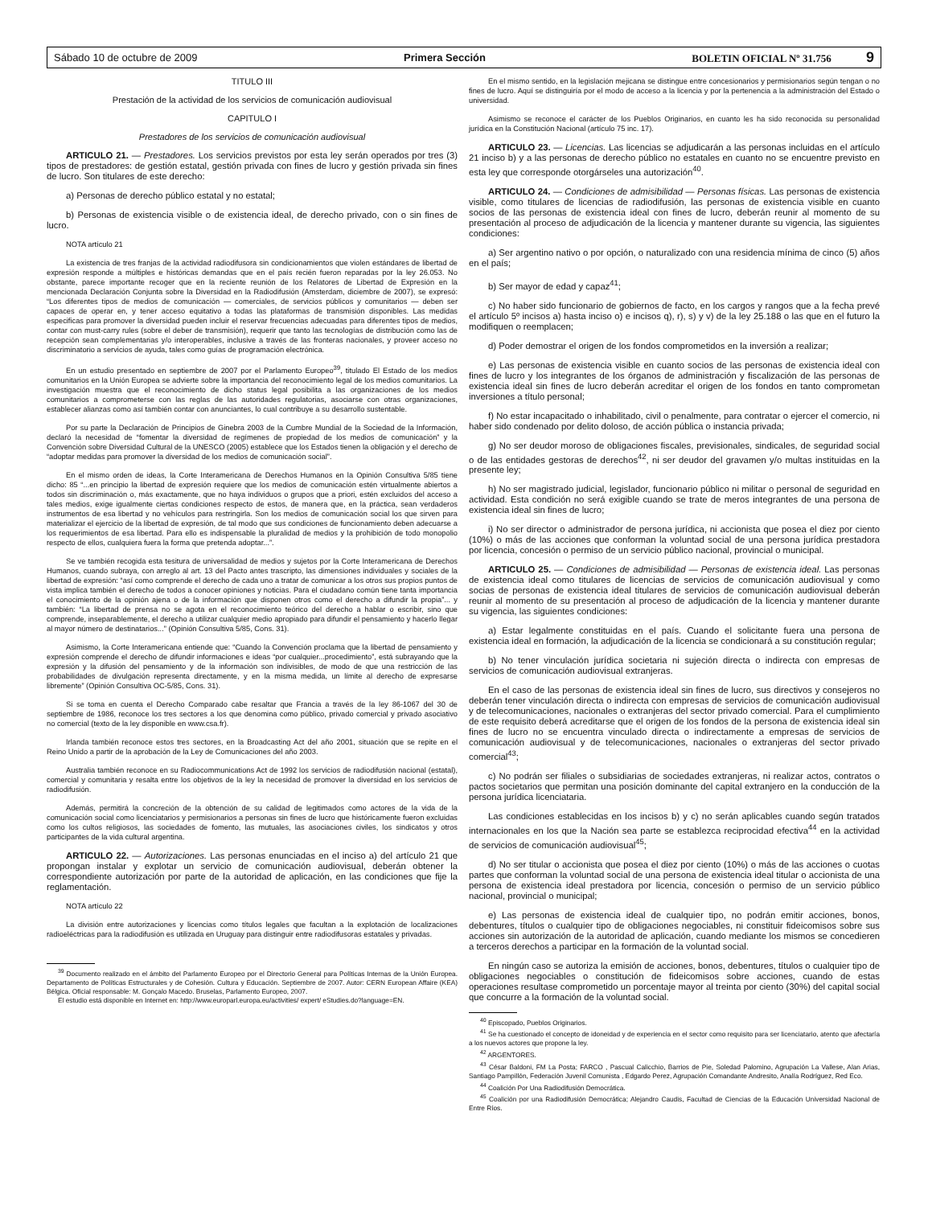Sábado 10 de octubre de 2009 Primera Sección BOLETIN OFICIAL Nº 31.756 9
TITULO III
Prestación de la actividad de los servicios de comunicación audiovisual
CAPITULO I
Prestadores de los servicios de comunicación audiovisual
ARTICULO 21. — Prestadores. Los servicios previstos por esta ley serán operados por tres (3) tipos de prestadores: de gestión estatal, gestión privada con fines de lucro y gestión privada sin fines de lucro. Son titulares de este derecho:
a) Personas de derecho público estatal y no estatal;
b) Personas de existencia visible o de existencia ideal, de derecho privado, con o sin fines de lucro.
NOTA artículo 21
La existencia de tres franjas de la actividad radiodifusora sin condicionamientos que violen estándares de libertad de expresión responde a múltiples e históricas demandas que en el país recién fueron reparadas por la ley 26.053. No obstante, parece importante recoger que en la reciente reunión de los Relatores de Libertad de Expresión en la mencionada Declaración Conjunta sobre la Diversidad en la Radiodifusión (Amsterdam, diciembre de 2007), se expresó: “Los diferentes tipos de medios de comunicación — comerciales, de servicios públicos y comunitarios — deben ser capaces de operar en, y tener acceso equitativo a todas las plataformas de transmisión disponibles. Las medidas especificas para promover la diversidad pueden incluir el reservar frecuencias adecuadas para diferentes tipos de medios, contar con must-carry rules (sobre el deber de transmisión), requerir que tanto las tecnologías de distribución como las de recepción sean complementarias y/o interoperables, inclusive a través de las fronteras nacionales, y proveer acceso no discriminatorio a servicios de ayuda, tales como guías de programación electrónica.
En un estudio presentado en septiembre de 2007 por el Parlamento Europeo<sup>39</sup>, titulado El Estado de los medios comunitarios en la Unión Europea se advierte sobre la importancia del reconocimiento legal de los medios comunitarios. La investigación muestra que el reconocimiento de dicho status legal posibilita a las organizaciones de los medios comunitarios a comprometerse con las reglas de las autoridades regulatorias, asociarse con otras organizaciones, establecer alianzas como así también contar con anunciantes, lo cual contribuye a su desarrollo sustentable.
Por su parte la Declaración de Principios de Ginebra 2003 de la Cumbre Mundial de la Sociedad de la Información, declaró la necesidad de “fomentar la diversidad de regímenes de propiedad de los medios de comunicación” y la Convención sobre Diversidad Cultural de la UNESCO (2005) establece que los Estados tienen la obligación y el derecho de “adoptar medidas para promover la diversidad de los medios de comunicación social”.
En el mismo orden de ideas, la Corte Interamericana de Derechos Humanos en la Opinión Consultiva 5/85 tiene dicho: 85 “...en principio la libertad de expresión requiere que los medios de comunicación estén virtualmente abiertos a todos sin discriminación o, más exactamente, que no haya individuos o grupos que a priori, estén excluidos del acceso a tales medios, exige igualmente ciertas condiciones respecto de estos, de manera que, en la práctica, sean verdaderos instrumentos de esa libertad y no vehículos para restringirla. Son los medios de comunicación social los que sirven para materializar el ejercicio de la libertad de expresión, de tal modo que sus condiciones de funcionamiento deben adecuarse a los requerimientos de esa libertad. Para ello es indispensable la pluralidad de medios y la prohibición de todo monopolio respecto de ellos, cualquiera fuera la forma que pretenda adoptar...”.
Se ve también recogida esta tesitura de universalidad de medios y sujetos por la Corte Interamericana de Derechos Humanos, cuando subraya, con arreglo al art. 13 del Pacto antes trascripto, las dimensiones individuales y sociales de la libertad de expresión: “así como comprende el derecho de cada uno a tratar de comunicar a los otros sus propios puntos de vista implica también el derecho de todos a conocer opiniones y noticias. Para el ciudadano común tiene tanta importancia el conocimiento de la opinión ajena o de la información que disponen otros como el derecho a difundir la propia”... y también: “La libertad de prensa no se agota en el reconocimiento teórico del derecho a hablar o escribir, sino que comprende, inseparablemente, el derecho a utilizar cualquier medio apropiado para difundir el pensamiento y hacerlo llegar al mayor número de destinatarios...” (Opinión Consultiva 5/85, Cons. 31).
Asimismo, la Corte Interamericana entiende que: “Cuando la Convención proclama que la libertad de pensamiento y expresión comprende el derecho de difundir informaciones e ideas “por cualquier...procedimiento”, está subrayando que la expresión y la difusión del pensamiento y de la información son indivisibles, de modo de que una restricción de las probabilidades de divulgación representa directamente, y en la misma medida, un límite al derecho de expresarse libremente” (Opinión Consultiva OC-5/85, Cons. 31).
Si se toma en cuenta el Derecho Comparado cabe resaltar que Francia a través de la ley 86-1067 del 30 de septiembre de 1986, reconoce los tres sectores a los que denomina como público, privado comercial y privado asociativo no comercial (texto de la ley disponible en www.csa.fr).
Irlanda también reconoce estos tres sectores, en la Broadcasting Act del año 2001, situación que se repite en el Reino Unido a partir de la aprobación de la Ley de Comunicaciones del año 2003.
Australia también reconoce en su Radiocommunications Act de 1992 los servicios de radiodifusión nacional (estatal), comercial y comunitaria y resalta entre los objetivos de la ley la necesidad de promover la diversidad en los servicios de radiodifusión.
Además, permitirá la concreción de la obtención de su calidad de legitimados como actores de la vida de la comunicación social como licenciatarios y permisionarios a personas sin fines de lucro que históricamente fueron excluidas como los cultos religiosos, las sociedades de fomento, las mutuales, las asociaciones civiles, los sindicatos y otros participantes de la vida cultural argentina.
ARTICULO 22. — Autorizaciones. Las personas enunciadas en el inciso a) del artículo 21 que propongan instalar y explotar un servicio de comunicación audiovisual, deberán obtener la correspondiente autorización por parte de la autoridad de aplicación, en las condiciones que fije la reglamentación.
NOTA artículo 22
La división entre autorizaciones y licencias como títulos legales que facultan a la explotación de localizaciones radioeléctricas para la radiodifusión es utilizada en Uruguay para distinguir entre radiodifusoras estatales y privadas.
<sup>39</sup> Documento realizado en el ámbito del Parlamento Europeo por el Directorio General para Políticas Internas de la Unión Europea. Departamento de Políticas Estructurales y de Cohesión. Cultura y Educación. Septiembre de 2007. Autor: CERN European Affaire (KEA) Bélgica. Oficial responsable: M. Gonçalo Macedo. Bruselas, Parlamento Europeo, 2007.
El estudio está disponible en Internet en: http://www.europarl.europa.eu/activities/ expert/ eStudies.do?language=EN.
En el mismo sentido, en la legislación mejicana se distingue entre concesionarios y permisionarios según tengan o no fines de lucro. Aquí se distinguiría por el modo de acceso a la licencia y por la pertenencia a la administración del Estado o universidad.
Asimismo se reconoce el carácter de los Pueblos Originarios, en cuanto les ha sido reconocida su personalidad jurídica en la Constitución Nacional (artículo 75 inc. 17).
ARTICULO 23. — Licencias. Las licencias se adjudicarán a las personas incluidas en el artículo 21 inciso b) y a las personas de derecho público no estatales en cuanto no se encuentre previsto en esta ley que corresponde otorgárseles una autorización<sup>40</sup>.
ARTICULO 24. — Condiciones de admisibilidad — Personas físicas. Las personas de existencia visible, como titulares de licencias de radiodifusión, las personas de existencia visible en cuanto socios de las personas de existencia ideal con fines de lucro, deberán reunir al momento de su presentación al proceso de adjudicación de la licencia y mantener durante su vigencia, las siguientes condiciones:
a) Ser argentino nativo o por opción, o naturalizado con una residencia mínima de cinco (5) años en el país;
b) Ser mayor de edad y capaz<sup>41</sup>;
c) No haber sido funcionario de gobiernos de facto, en los cargos y rangos que a la fecha prevé el artículo 5º incisos a) hasta inciso o) e incisos q), r), s) y v) de la ley 25.188 o las que en el futuro la modifiquen o reemplacen;
d) Poder demostrar el origen de los fondos comprometidos en la inversión a realizar;
e) Las personas de existencia visible en cuanto socios de las personas de existencia ideal con fines de lucro y los integrantes de los órganos de administración y fiscalización de las personas de existencia ideal sin fines de lucro deberán acreditar el origen de los fondos en tanto comprometan inversiones a título personal;
f) No estar incapacitado o inhabilitado, civil o penalmente, para contratar o ejercer el comercio, ni haber sido condenado por delito doloso, de acción pública o instancia privada;
g) No ser deudor moroso de obligaciones fiscales, previsionales, sindicales, de seguridad social o de las entidades gestoras de derechos<sup>42</sup>, ni ser deudor del gravamen y/o multas instituidas en la presente ley;
h) No ser magistrado judicial, legislador, funcionario público ni militar o personal de seguridad en actividad. Esta condición no será exigible cuando se trate de meros integrantes de una persona de existencia ideal sin fines de lucro;
i) No ser director o administrador de persona jurídica, ni accionista que posea el diez por ciento (10%) o más de las acciones que conforman la voluntad social de una persona jurídica prestadora por licencia, concesión o permiso de un servicio público nacional, provincial o municipal.
ARTICULO 25. — Condiciones de admisibilidad — Personas de existencia ideal. Las personas de existencia ideal como titulares de licencias de servicios de comunicación audiovisual y como socias de personas de existencia ideal titulares de servicios de comunicación audiovisual deberán reunir al momento de su presentación al proceso de adjudicación de la licencia y mantener durante su vigencia, las siguientes condiciones:
a) Estar legalmente constituidas en el país. Cuando el solicitante fuera una persona de existencia ideal en formación, la adjudicación de la licencia se condicionará a su constitución regular;
b) No tener vinculación jurídica societaria ni sujeción directa o indirecta con empresas de servicios de comunicación audiovisual extranjeras.
En el caso de las personas de existencia ideal sin fines de lucro, sus directivos y consejeros no deberán tener vinculación directa o indirecta con empresas de servicios de comunicación audiovisual y de telecomunicaciones, nacionales o extranjeras del sector privado comercial. Para el cumplimiento de este requisito deberá acreditarse que el origen de los fondos de la persona de existencia ideal sin fines de lucro no se encuentra vinculado directa o indirectamente a empresas de servicios de comunicación audiovisual y de telecomunicaciones, nacionales o extranjeras del sector privado comercial<sup>43</sup>;
c) No podrán ser filiales o subsidiarias de sociedades extranjeras, ni realizar actos, contratos o pactos societarios que permitan una posición dominante del capital extranjero en la conducción de la persona jurídica licenciataria.
Las condiciones establecidas en los incisos b) y c) no serán aplicables cuando según tratados internacionales en los que la Nación sea parte se establezca reciprocidad efectiva<sup>44</sup> en la actividad de servicios de comunicación audiovisual<sup>45</sup>;
d) No ser titular o accionista que posea el diez por ciento (10%) o más de las acciones o cuotas partes que conforman la voluntad social de una persona de existencia ideal titular o accionista de una persona de existencia ideal prestadora por licencia, concesión o permiso de un servicio público nacional, provincial o municipal;
e) Las personas de existencia ideal de cualquier tipo, no podrán emitir acciones, bonos, debentures, títulos o cualquier tipo de obligaciones negociables, ni constituir fideicomisos sobre sus acciones sin autorización de la autoridad de aplicación, cuando mediante los mismos se concedieren a terceros derechos a participar en la formación de la voluntad social.
En ningún caso se autoriza la emisión de acciones, bonos, debentures, títulos o cualquier tipo de obligaciones negociables o constitución de fideicomisos sobre acciones, cuando de estas operaciones resultase comprometido un porcentaje mayor al treinta por ciento (30%) del capital social que concurre a la formación de la voluntad social.
<sup>40</sup> Episcopado, Pueblos Originarios.
<sup>41</sup> Se ha cuestionado el concepto de idoneidad y de experiencia en el sector como requisito para ser licenciatario, atento que afectaría a los nuevos actores que propone la ley.
<sup>42</sup> ARGENTORES.
<sup>43</sup> César Baldoni, FM La Posta; FARCO , Pascual Calicchio, Barrios de Pie, Soledad Palomino, Agrupación La Vallese, Alan Arias, Santiago Pampillón, Federación Juvenil Comunista , Edgardo Perez, Agrupación Comandante Andresito, Analía Rodríguez, Red Eco.
<sup>44</sup> Coalición Por Una Radiodifusión Democrática.
<sup>45</sup> Coalición por una Radiodifusión Democrática; Alejandro Caudis, Facultad de Ciencias de la Educación Universidad Nacional de Entre Ríos.